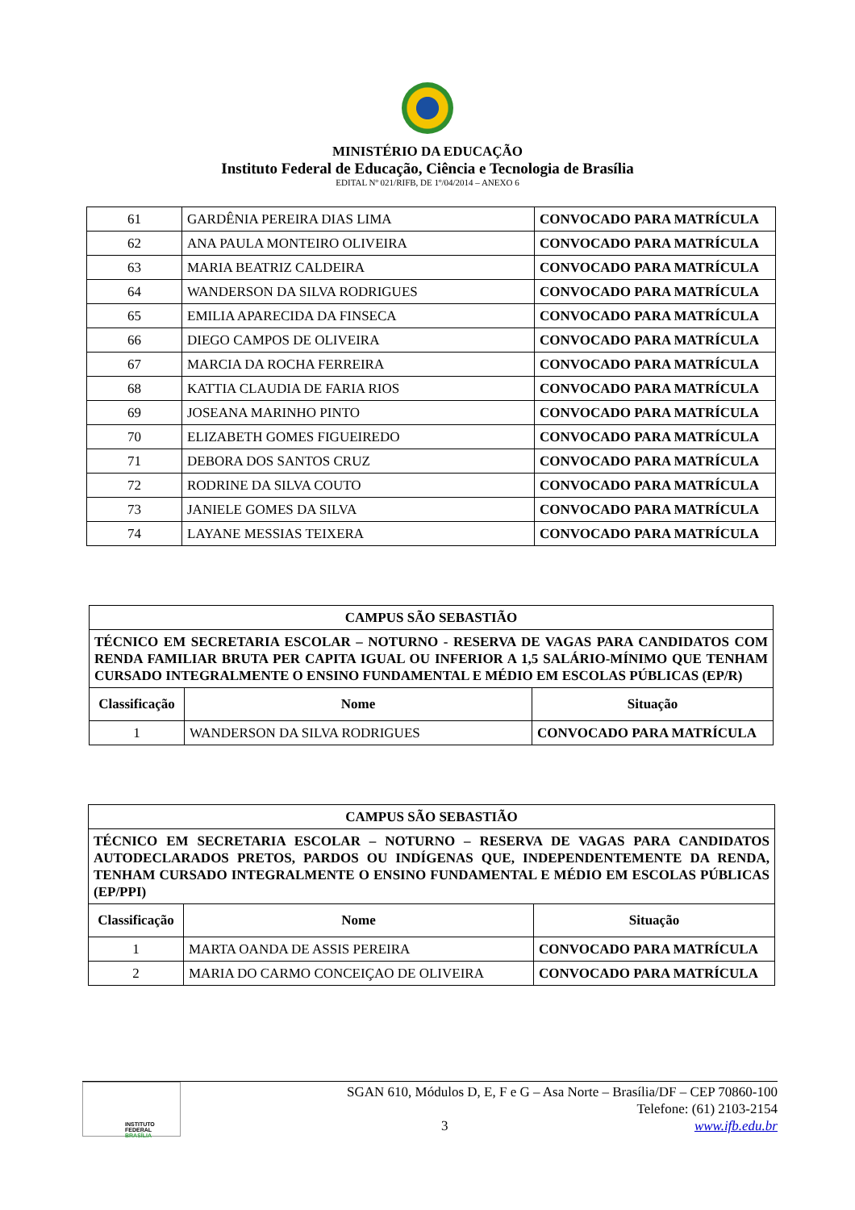MINISTÉRIO DA EDUCAÇÃO
Instituto Federal de Educação, Ciência e Tecnologia de Brasília
EDITAL Nº 021/RIFB, DE 1º/04/2014 – ANEXO 6
| 61 | GARDÊNIA PEREIRA DIAS LIMA | CONVOCADO PARA MATRÍCULA |
| 62 | ANA PAULA MONTEIRO OLIVEIRA | CONVOCADO PARA MATRÍCULA |
| 63 | MARIA BEATRIZ CALDEIRA | CONVOCADO PARA MATRÍCULA |
| 64 | WANDERSON DA SILVA RODRIGUES | CONVOCADO PARA MATRÍCULA |
| 65 | EMILIA APARECIDA DA FINSECA | CONVOCADO PARA MATRÍCULA |
| 66 | DIEGO CAMPOS DE OLIVEIRA | CONVOCADO PARA MATRÍCULA |
| 67 | MARCIA DA ROCHA FERREIRA | CONVOCADO PARA MATRÍCULA |
| 68 | KATTIA CLAUDIA DE FARIA RIOS | CONVOCADO PARA MATRÍCULA |
| 69 | JOSEANA MARINHO PINTO | CONVOCADO PARA MATRÍCULA |
| 70 | ELIZABETH GOMES FIGUEIREDO | CONVOCADO PARA MATRÍCULA |
| 71 | DEBORA DOS SANTOS CRUZ | CONVOCADO PARA MATRÍCULA |
| 72 | RODRINE DA SILVA COUTO | CONVOCADO PARA MATRÍCULA |
| 73 | JANIELE GOMES DA SILVA | CONVOCADO PARA MATRÍCULA |
| 74 | LAYANE MESSIAS TEIXERA | CONVOCADO PARA MATRÍCULA |
| CAMPUS SÃO SEBASTIÃO | | |
| --- | --- | --- |
| TÉCNICO EM SECRETARIA ESCOLAR – NOTURNO - RESERVA DE VAGAS PARA CANDIDATOS COM RENDA FAMILIAR BRUTA PER CAPITA IGUAL OU INFERIOR A 1,5 SALÁRIO-MÍNIMO QUE TENHAM CURSADO INTEGRALMENTE O ENSINO FUNDAMENTAL E MÉDIO EM ESCOLAS PÚBLICAS (EP/R) | | |
| Classificação | Nome | Situação |
| 1 | WANDERSON DA SILVA RODRIGUES | CONVOCADO PARA MATRÍCULA |
| CAMPUS SÃO SEBASTIÃO | | |
| --- | --- | --- |
| TÉCNICO EM SECRETARIA ESCOLAR – NOTURNO – RESERVA DE VAGAS PARA CANDIDATOS AUTODECLARADOS PRETOS, PARDOS OU INDÍGENAS QUE, INDEPENDENTEMENTE DA RENDA, TENHAM CURSADO INTEGRALMENTE O ENSINO FUNDAMENTAL E MÉDIO EM ESCOLAS PÚBLICAS (EP/PPI) | | |
| Classificação | Nome | Situação |
| 1 | MARTA OANDA DE ASSIS PEREIRA | CONVOCADO PARA MATRÍCULA |
| 2 | MARIA DO CARMO CONCEIÇAO DE OLIVEIRA | CONVOCADO PARA MATRÍCULA |
INSTITUTO FEDERAL
BRASÍLIA
SGAN 610, Módulos D, E, F e G – Asa Norte – Brasília/DF – CEP 70860-100
Telefone: (61) 2103-2154
3 www.ifb.edu.br